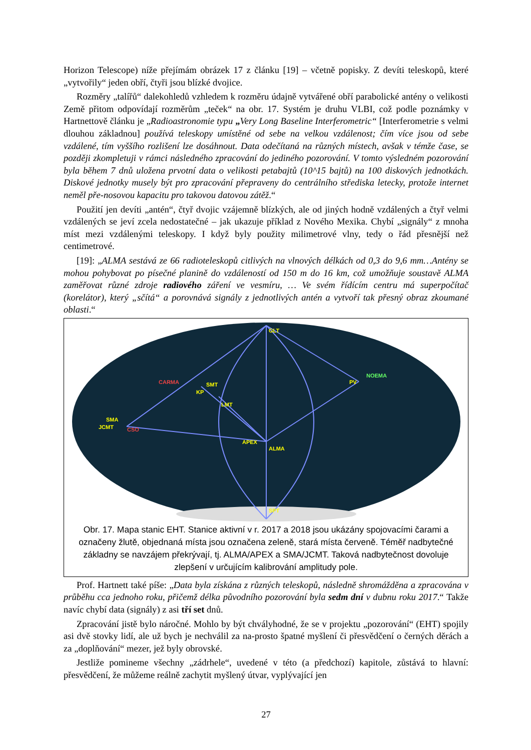Horizon Telescope) níže přejímám obrázek 17 z článku [19] – včetně popisky. Z devíti teleskopů, které „vytvořily“ jeden obří, čtyři jsou blízké dvojice.
Rozměry „talířů“ dalekohledů vzhledem k rozměru údajně vytvářené obří parabolické antény o velikosti Země přitom odpovídají rozměrům „teček“ na obr. 17. Systém je druhu VLBI, což podle poznámky v Hartnettově článku je „Radioastronomie typu „Very Long Baseline Interferometric“ [Interferometrie s velmi dlouhou základnou] používá teleskopy umístěné od sebe na velkou vzdálenost; čím více jsou od sebe vzdálené, tím vyššího rozlišení lze dosáhnout. Data odečítaná na různých místech, avšak v témže čase, se později zkompletuji v rámci následného zpracování do jediného pozorování. V tomto výsledném pozorování byla během 7 dnů uložena prvotní data o velikosti petabajtů (10^15 bajtů) na 100 diskových jednotkách. Diskové jednotky musely být pro zpracování přepraveny do centrálního střediska letecky, protože internet neměl pře-nosovou kapacitu pro takovou datovou zátěž.“
Použití jen devíti „antén“, čtyř dvojic vzájemně blízkých, ale od jiných hodně vzdálených a čtyř velmi vzdálených se jeví zcela nedostatečné – jak ukazuje příklad z Nového Mexika. Chybí „signály“ z mnoha míst mezi vzdálenými teleskopy. I když byly použity milimetrové vlny, tedy o řád přesnější než centimetrové.
[19]: „ALMA sestává ze 66 radioteleskopů citlivých na vlnových délkách od 0,3 do 9,6 mm…Antény se mohou pohybovat po písečné planině do vzdáleností od 150 m do 16 km, což umožňuje soustavě ALMA zaměřovat různé zdroje radiového záření ve vesmíru, … Ve svém řídícím centru má superpočítač (korelátor), který „sčítá“ a porovnává signály z jednotlivých antén a vytvoří tak přesný obraz zkoumané oblasti.“
GLT
SMT
LMT
SMA
JCMT
PV
APEX
ALMA
SPT
KP
NOEMA
CARMA
CSO
Obr. 17. Mapa stanic EHT. Stanice aktivní v r. 2017 a 2018 jsou ukázány spojovacími čarami a označeny žlutě, objednaná místa jsou označena zeleně, stará místa červeně. Téměř nadbytečné základny se navzájem překrývají, tj. ALMA/APEX a SMA/JCMT. Taková nadbytečnost dovoluje zlepšení v určujícím kalibrování amplitudy pole.
Prof. Hartnett také píše: „Data byla získána z různých teleskopů, následně shromážděna a zpracována v průběhu cca jednoho roku, přičemž délka původního pozorování byla sedm dní v dubnu roku 2017.“ Takže navíc chybí data (signály) z asi tří set dnů.
Zpracování jistě bylo náročné. Mohlo by být chvályhodné, že se v projektu „pozorování“ (EHT) spojily asi dvě stovky lidí, ale už bych je nechválil za na-prosto špatné myšlení či přesvědčení o černých děrách a za „doplňování“ mezer, jež byly obrovské.
Jestliže pomineme všechny „zádrhele“, uvedené v této (a předchozí) kapitole, zůstává to hlavní: přesvědčení, že můžeme reálně zachytit myšlený útvar, vyplývající jen
27